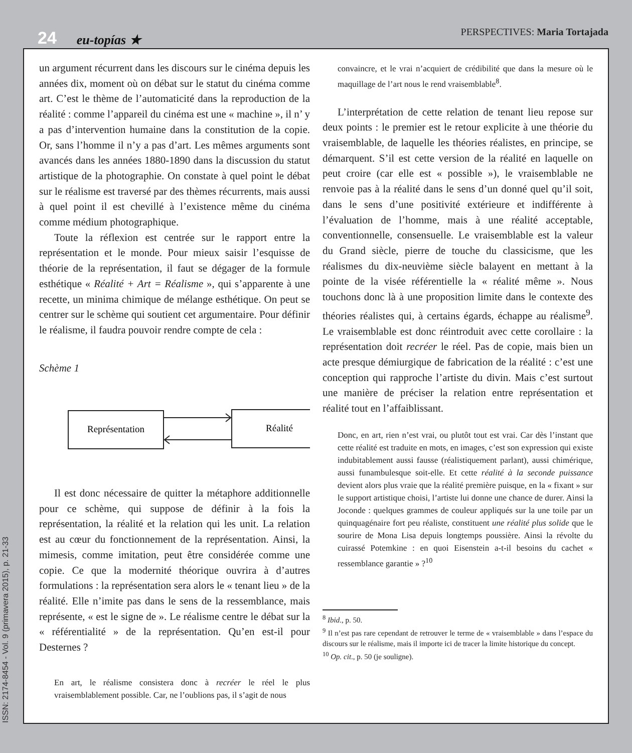24 eu-topías ★
PERSPECTIVES: Maria Tortajada
un argument récurrent dans les discours sur le cinéma depuis les années dix, moment où on débat sur le statut du cinéma comme art. C’est le thème de l’automaticité dans la reproduction de la réalité : comme l’appareil du cinéma est une « machine », il n’ y a pas d’intervention humaine dans la constitution de la copie. Or, sans l’homme il n’y a pas d’art. Les mêmes arguments sont avancés dans les années 1880-1890 dans la discussion du statut artistique de la photographie. On constate à quel point le débat sur le réalisme est traversé par des thèmes récurrents, mais aussi à quel point il est chevillé à l’existence même du cinéma comme médium photographique.
Toute la réflexion est centrée sur le rapport entre la représentation et le monde. Pour mieux saisir l’esquisse de théorie de la représentation, il faut se dégager de la formule esthétique « Réalité + Art = Réalisme », qui s’apparente à une recette, un minima chimique de mélange esthétique. On peut se centrer sur le schème qui soutient cet argumentaire. Pour définir le réalisme, il faudra pouvoir rendre compte de cela :
Schème 1
Représentation
Réalité
Il est donc nécessaire de quitter la métaphore additionnelle pour ce schème, qui suppose de définir à la fois la représentation, la réalité et la relation qui les unit. La relation est au cœur du fonctionnement de la représentation. Ainsi, la mimesis, comme imitation, peut être considérée comme une copie. Ce que la modernité théorique ouvrira à d’autres formulations : la représentation sera alors le « tenant lieu » de la réalité. Elle n’imite pas dans le sens de la ressemblance, mais représente, « est le signe de ». Le réalisme centre le débat sur la « référentialité » de la représentation. Qu’en est-il pour Desternes ?
En art, le réalisme consistera donc à recréer le réel le plus vraisemblablement possible. Car, ne l’oublions pas, il s’agit de nous
convaincre, et le vrai n’acquiert de crédibilité que dans la mesure où le maquillage de l’art nous le rend vraisemblable<sup>8</sup>.
L’interprétation de cette relation de tenant lieu repose sur deux points : le premier est le retour explicite à une théorie du vraisemblable, de laquelle les théories réalistes, en principe, se démarquent. S’il est cette version de la réalité en laquelle on peut croire (car elle est « possible »), le vraisemblable ne renvoie pas à la réalité dans le sens d’un donné quel qu’il soit, dans le sens d’une positivité extérieure et indifférente à l’évaluation de l’homme, mais à une réalité acceptable, conventionnelle, consensuelle. Le vraisemblable est la valeur du Grand siècle, pierre de touche du classicisme, que les réalismes du dix-neuvième siècle balayent en mettant à la pointe de la visée référentielle la « réalité même ». Nous touchons donc là à une proposition limite dans le contexte des théories réalistes qui, à certains égards, échappe au réalisme<sup>9</sup>. Le vraisemblable est donc réintroduit avec cette corollaire : la représentation doit recréer le réel. Pas de copie, mais bien un acte presque démiurgique de fabrication de la réalité : c’est une conception qui rapproche l’artiste du divin. Mais c’est surtout une manière de préciser la relation entre représentation et réalité tout en l’affaiblissant.
Donc, en art, rien n’est vrai, ou plutôt tout est vrai. Car dès l’instant que cette réalité est traduite en mots, en images, c’est son expression qui existe indubitablement aussi fausse (réalistiquement parlant), aussi chimérique, aussi funambulesque soit-elle. Et cette réalité à la seconde puissance devient alors plus vraie que la réalité première puisque, en la « fixant » sur le support artistique choisi, l’artiste lui donne une chance de durer. Ainsi la Joconde : quelques grammes de couleur appliqués sur la une toile par un quinquagénaire fort peu réaliste, constituent une réalité plus solide que le sourire de Mona Lisa depuis longtemps poussière. Ainsi la révolte du cuirassé Potemkine : en quoi Eisenstein a-t-il besoins du cachet « ressemblance garantie » ?<sup>10</sup>
<sup>8</sup> Ibid., p. 50.
<sup>9</sup> Il n’est pas rare cependant de retrouver le terme de « vraisemblable » dans l’espace du discours sur le réalisme, mais il importe ici de tracer la limite historique du concept.
<sup>10</sup> Op. cit., p. 50 (je souligne).
ISSN: 2174-8454 - Vol. 9 (primavera 2015), p. 21-33